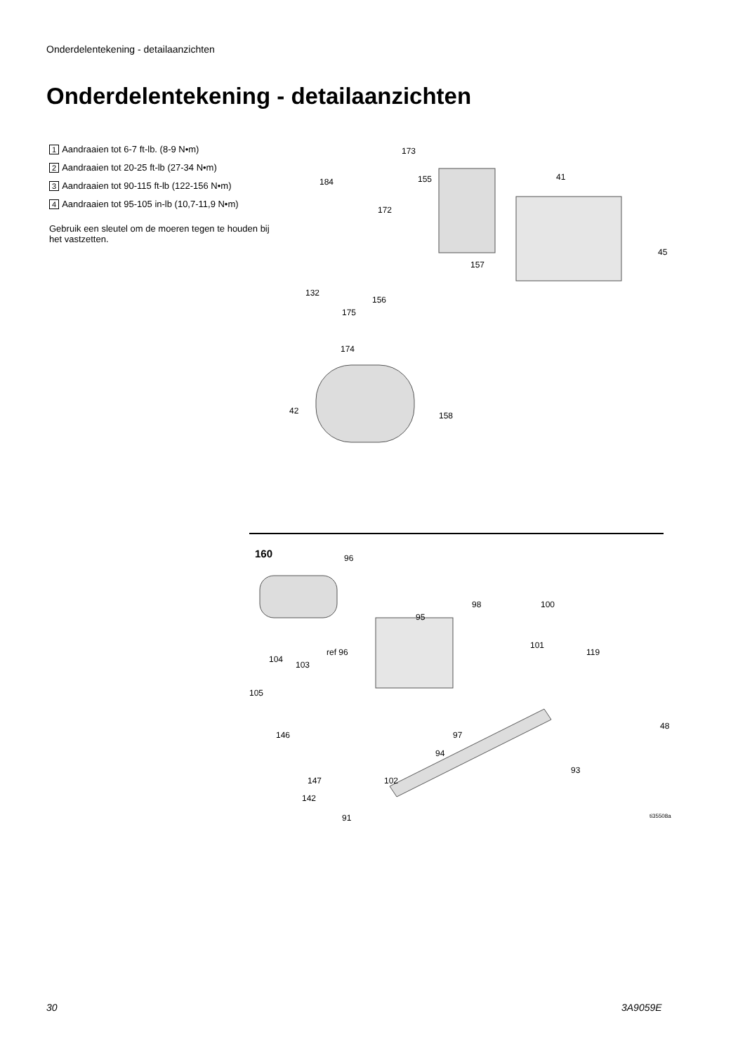Onderdelentekening - detailaanzichten
Onderdelentekening - detailaanzichten
1 Aandraaien tot 6-7 ft-lb. (8-9 N•m)
2 Aandraaien tot 20-25 ft-lb (27-34 N•m)
3 Aandraaien tot 90-115 ft-lb (122-156 N•m)
4 Aandraaien tot 95-105 in-lb (10,7-11,9 N•m)
Gebruik een sleutel om de moeren tegen te houden bij het vastzetten.
173
184 155 41
172
45
157
132
156
175
174
42 158
160 96
98 100
95
ref 96
101
119
104
103
105
48
146 97
94
93
147 102
142
91 ti35508a
30 3A9059E